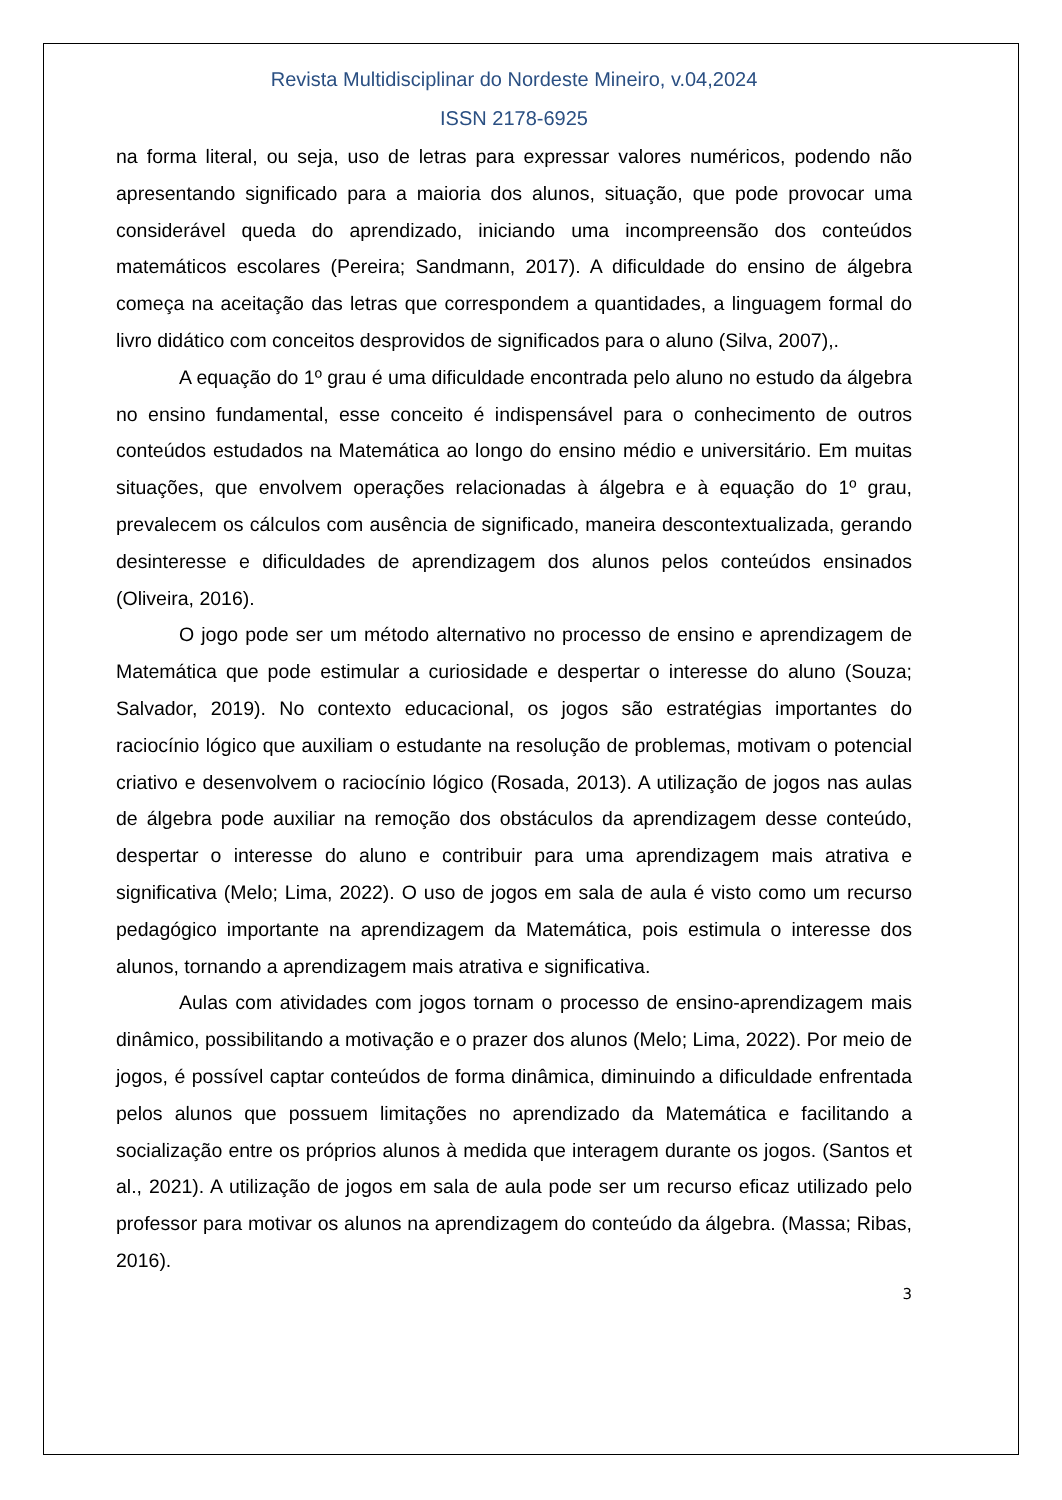Revista Multidisciplinar do Nordeste Mineiro, v.04,2024
ISSN 2178-6925
na forma literal, ou seja, uso de letras para expressar valores numéricos, podendo não apresentando significado para a maioria dos alunos, situação, que pode provocar uma considerável queda do aprendizado, iniciando uma incompreensão dos conteúdos matemáticos escolares (Pereira; Sandmann, 2017). A dificuldade do ensino de álgebra começa na aceitação das letras que correspondem a quantidades, a linguagem formal do livro didático com conceitos desprovidos de significados para o aluno (Silva, 2007),.
A equação do 1º grau é uma dificuldade encontrada pelo aluno no estudo da álgebra no ensino fundamental, esse conceito é indispensável para o conhecimento de outros conteúdos estudados na Matemática ao longo do ensino médio e universitário. Em muitas situações, que envolvem operações relacionadas à álgebra e à equação do 1º grau, prevalecem os cálculos com ausência de significado, maneira descontextualizada, gerando desinteresse e dificuldades de aprendizagem dos alunos pelos conteúdos ensinados (Oliveira, 2016).
O jogo pode ser um método alternativo no processo de ensino e aprendizagem de Matemática que pode estimular a curiosidade e despertar o interesse do aluno (Souza; Salvador, 2019). No contexto educacional, os jogos são estratégias importantes do raciocínio lógico que auxiliam o estudante na resolução de problemas, motivam o potencial criativo e desenvolvem o raciocínio lógico (Rosada, 2013). A utilização de jogos nas aulas de álgebra pode auxiliar na remoção dos obstáculos da aprendizagem desse conteúdo, despertar o interesse do aluno e contribuir para uma aprendizagem mais atrativa e significativa (Melo; Lima, 2022). O uso de jogos em sala de aula é visto como um recurso pedagógico importante na aprendizagem da Matemática, pois estimula o interesse dos alunos, tornando a aprendizagem mais atrativa e significativa.
Aulas com atividades com jogos tornam o processo de ensino-aprendizagem mais dinâmico, possibilitando a motivação e o prazer dos alunos (Melo; Lima, 2022). Por meio de jogos, é possível captar conteúdos de forma dinâmica, diminuindo a dificuldade enfrentada pelos alunos que possuem limitações no aprendizado da Matemática e facilitando a socialização entre os próprios alunos à medida que interagem durante os jogos. (Santos et al., 2021). A utilização de jogos em sala de aula pode ser um recurso eficaz utilizado pelo professor para motivar os alunos na aprendizagem do conteúdo da álgebra. (Massa; Ribas, 2016).
3